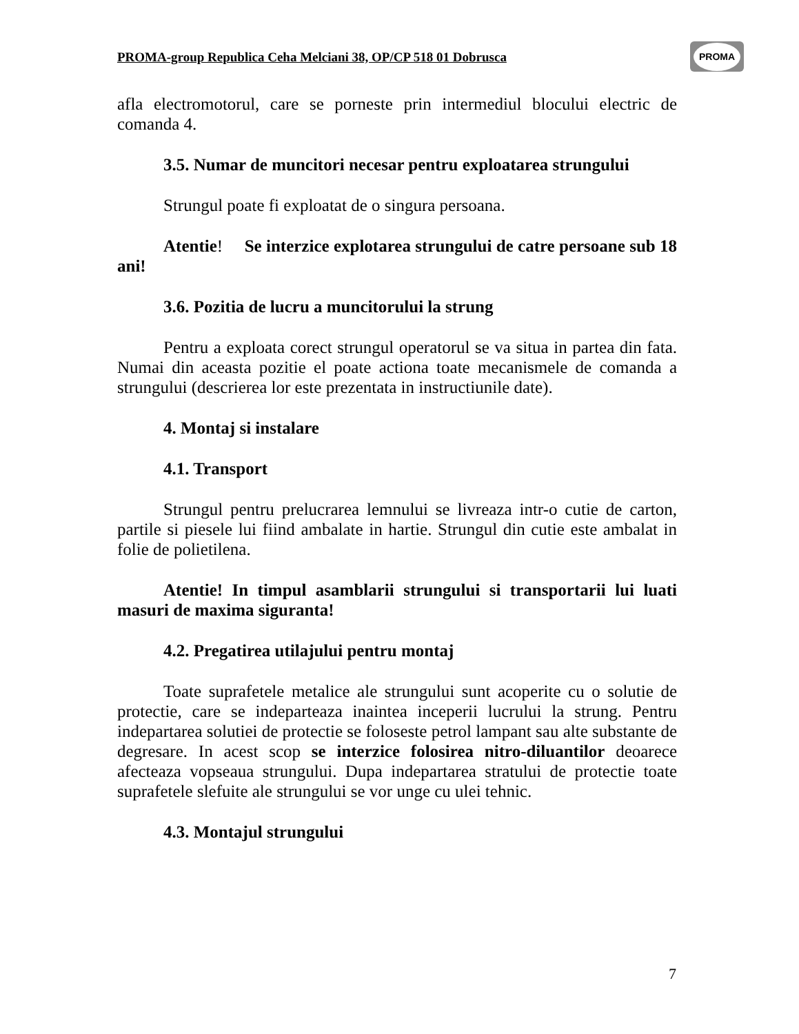PROMA-group Republica Ceha Melciani 38, OP/CP 518 01 Dobrusca
PROMA
afla electromotorul, care se porneste prin intermediul blocului electric de comanda 4.
3.5. Numar de muncitori necesar pentru exploatarea strungului
Strungul poate fi exploatat de o singura persoana.
Atentie! Se interzice explotarea strungului de catre persoane sub 18 ani!
3.6. Pozitia de lucru a muncitorului la strung
Pentru a exploata corect strungul operatorul se va situa in partea din fata. Numai din aceasta pozitie el poate actiona toate mecanismele de comanda a strungului (descrierea lor este prezentata in instructiunile date).
4. Montaj si instalare
4.1. Transport
Strungul pentru prelucrarea lemnului se livreaza intr-o cutie de carton, partile si piesele lui fiind ambalate in hartie. Strungul din cutie este ambalat in folie de polietilena.
Atentie! In timpul asamblarii strungului si transportarii lui luati masuri de maxima siguranta!
4.2. Pregatirea utilajului pentru montaj
Toate suprafetele metalice ale strungului sunt acoperite cu o solutie de protectie, care se indeparteaza inaintea inceperii lucrului la strung. Pentru indepartarea solutiei de protectie se foloseste petrol lampant sau alte substante de degresare. In acest scop se interzice folosirea nitro-diluantilor deoarece afecteaza vopseaua strungului. Dupa indepartarea stratului de protectie toate suprafetele slefuite ale strungului se vor unge cu ulei tehnic.
4.3. Montajul strungului
7